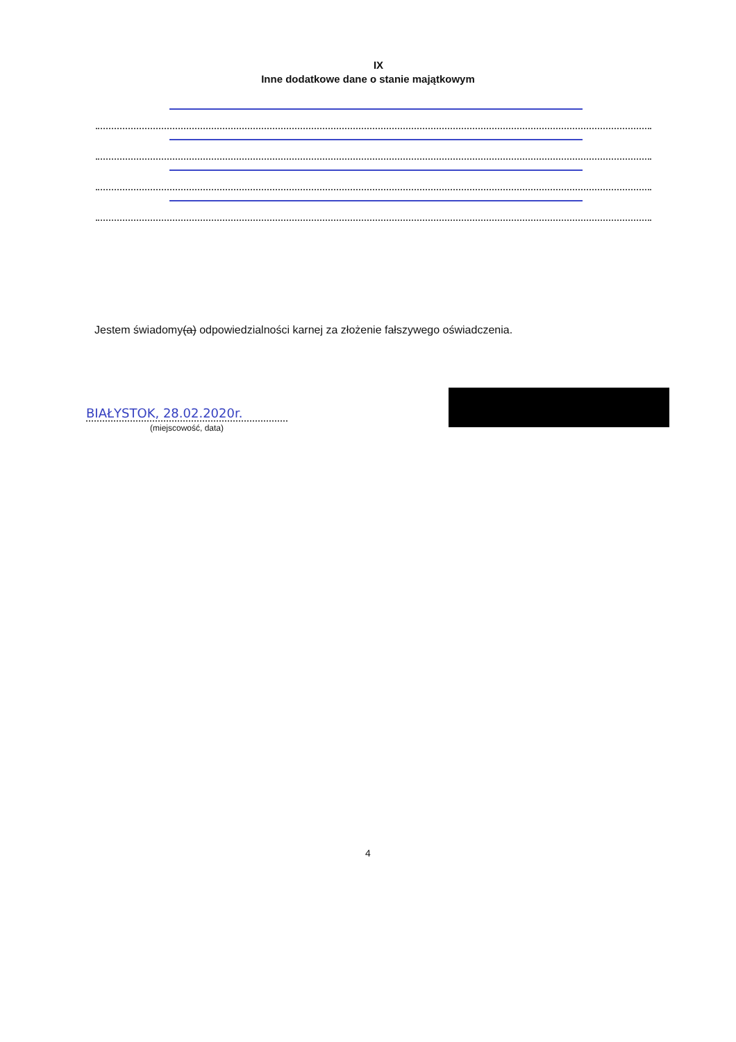IX
Inne dodatkowe dane o stanie majątkowym
Jestem świadomy(a) odpowiedzialności karnej za złożenie fałszywego oświadczenia.
BIAŁYSTOK, 28.02.2020r.
(miejscowość, data)
4